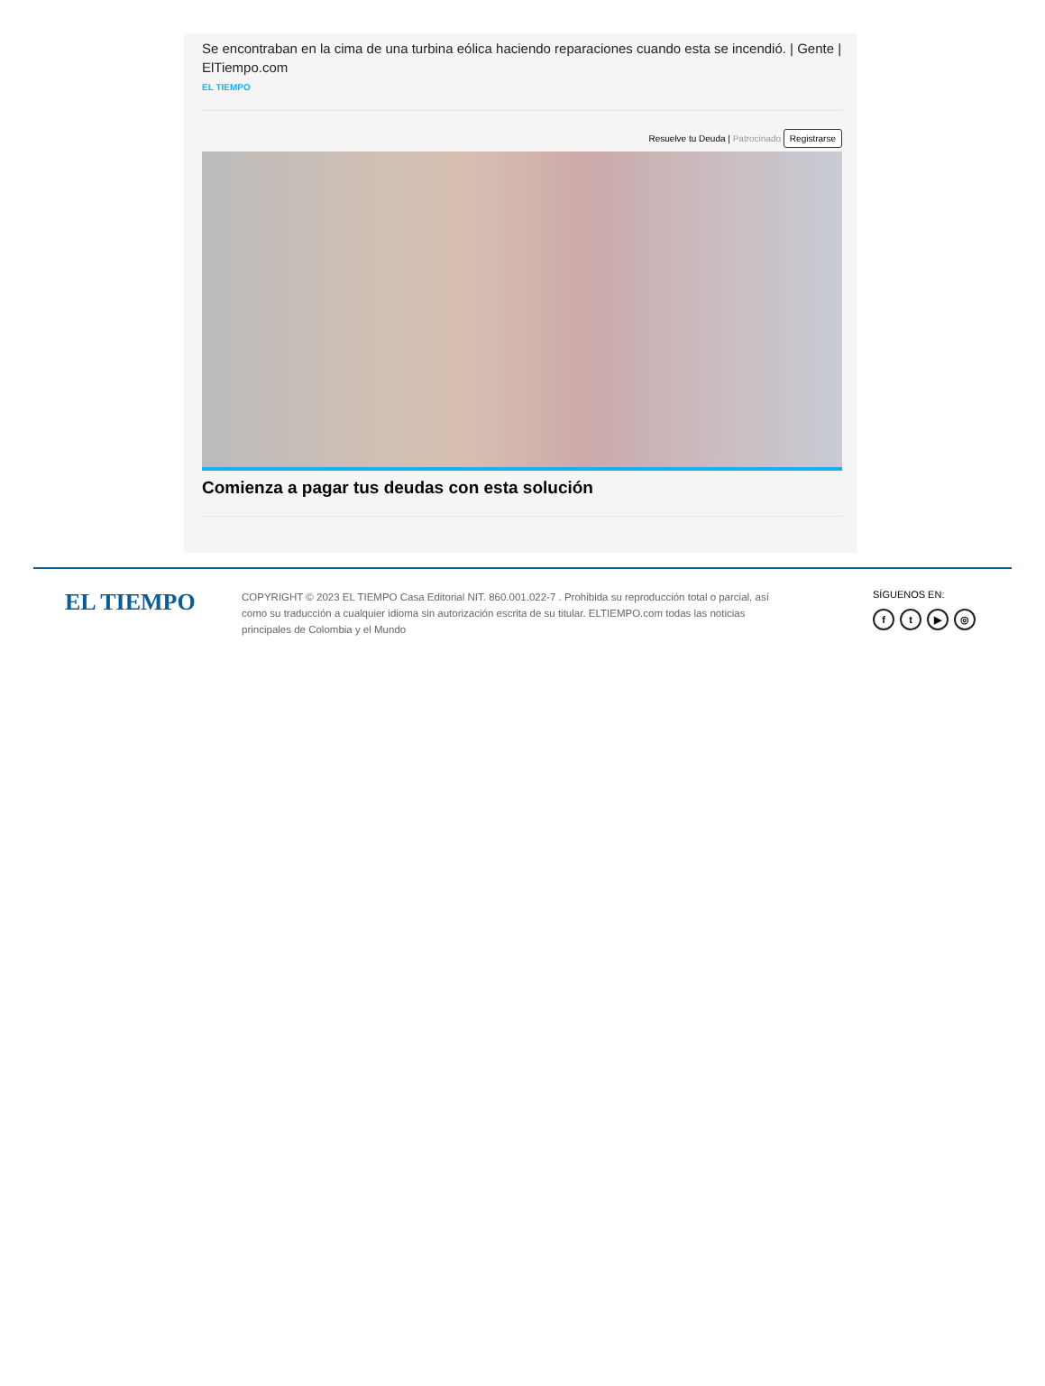Se encontraban en la cima de una turbina eólica haciendo reparaciones cuando esta se incendió. | Gente | ElTiempo.com
EL TIEMPO
Resuelve tu Deuda | Patrocinado Registrarse
Comienza a pagar tus deudas con esta solución
EL TIEMPO
COPYRIGHT © 2023 EL TIEMPO Casa Editorial NIT. 860.001.022-7 . Prohibida su reproducción total o parcial, así como su traducción a cualquier idioma sin autorización escrita de su titular. ELTIEMPO.com todas las noticias principales de Colombia y el Mundo
SÍGUENOS EN:
ft ▶ ◎